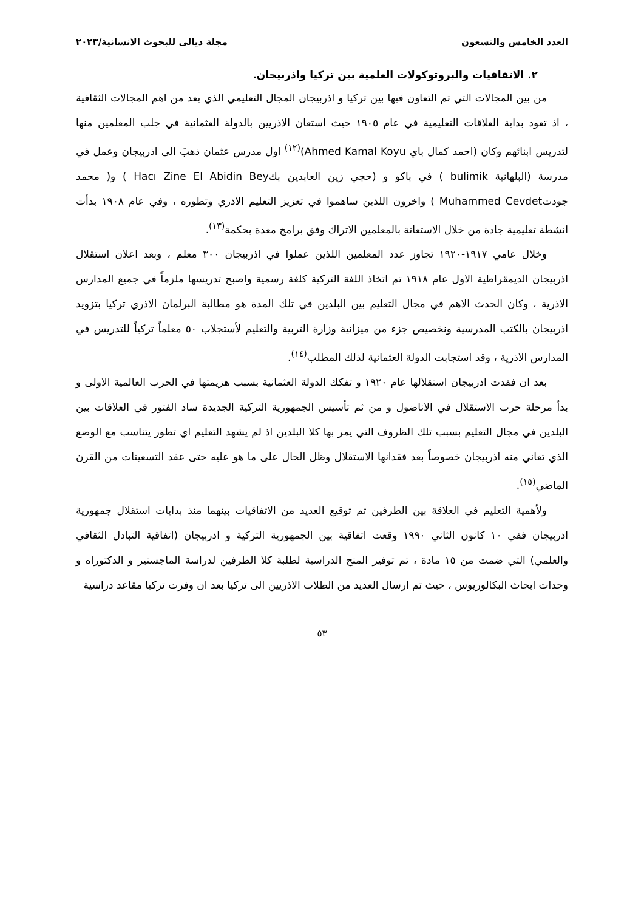العدد الخامس والتسعون مجلة ديالى للبحوث الانسانية/٢٠٢٣
٢. الاتفاقيات والبروتوكولات العلمية بين تركيا واذربيجان.
من بين المجالات التي تم التعاون فيها بين تركيا و اذربيجان المجال التعليمي الذي يعد من اهم المجالات الثقافية ، اذ تعود بداية العلاقات التعليمية في عام ١٩٠٥ حيث استعان الاذريين بالدولة العثمانية في جلب المعلمين منها لتدريس ابنائهم وكان (احمد كمال باي Ahmed Kamal Koyu)<sup>(١٢)</sup> اول مدرس عثمان ذهبَ الى اذربيجان وعمل في مدرسة (البلهانية bulimik ) في باكو و (حجي زين العابدين بكHacı Zine El Abidin Bey ) و( محمد جودتMuhammed Cevdet ) واخرون اللذين ساهموا في تعزيز التعليم الاذري وتطوره ، وفي عام ١٩٠٨ بدأت انشطة تعليمية جادة من خلال الاستعانة بالمعلمين الاتراك وفق برامج معدة بحكمة<sup>(١٣)</sup>.
وخلال عامي ١٩١٧-١٩٢٠ تجاوز عدد المعلمين اللذين عملوا في اذربيجان ٣٠٠ معلم ، وبعد اعلان استقلال اذربيجان الديمقراطية الاول عام ١٩١٨ تم اتخاذ اللغة التركية كلغة رسمية واصبح تدريسها ملزماً في جميع المدارس الاذرية ، وكان الحدث الاهم في مجال التعليم بين البلدين في تلك المدة هو مطالبة البرلمان الاذري تركيا بتزويد اذربيجان بالكتب المدرسية ونخصيص جزء من ميزانية وزارة التربية والتعليم لأستجلاب ٥٠ معلماً تركياً للتدريس في المدارس الاذرية ، وقد استجابت الدولة العثمانية لذلك المطلب<sup>(١٤)</sup>.
بعد ان فقدت اذربيجان استقلالها عام ١٩٢٠ و تفكك الدولة العثمانية بسبب هزيمتها في الحرب العالمية الاولى و بدأ مرحلة حرب الاستقلال في الاناضول و من ثم تأسيس الجمهورية التركية الجديدة ساد الفتور في العلاقات بين البلدين في مجال التعليم بسبب تلك الظروف التي يمر بها كلا البلدين اذ لم يشهد التعليم اي تطور يتناسب مع الوضع الذي تعاني منه اذربيجان خصوصاً بعد فقدانها الاستقلال وظل الحال على ما هو عليه حتى عقد التسعينات من القرن الماضي<sup>(١٥)</sup>.
ولأهمية التعليم في العلاقة بين الطرفين تم توقيع العديد من الاتفاقيات بينهما منذ بدايات استقلال جمهورية اذربيجان ففي ١٠ كانون الثاني ١٩٩٠ وقعت اتفاقية بين الجمهورية التركية و اذربيجان (اتفاقية التبادل الثقافي والعلمي) التي ضمت من ١٥ مادة ، تم توفير المنح الدراسية لطلبة كلا الطرفين لدراسة الماجستير و الدكتوراه و وحدات ابحاث البكالوريوس ، حيث تم ارسال العديد من الطلاب الاذريين الى تركيا بعد ان وفرت تركيا مقاعد دراسية
٥٣